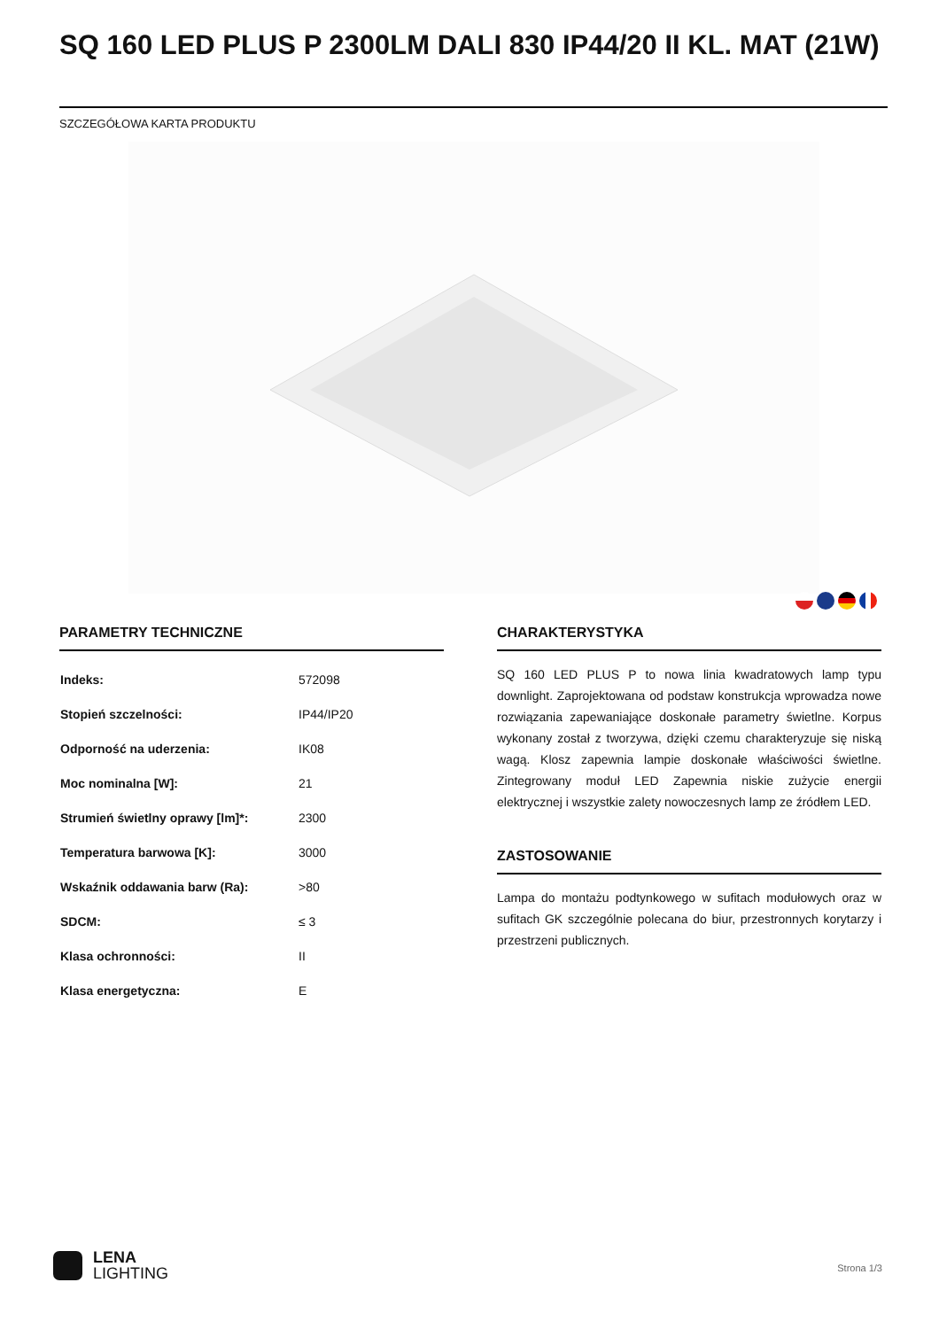SQ 160 LED PLUS P 2300LM DALI 830 IP44/20 II KL. MAT (21W)
SZCZEGÓŁOWA KARTA PRODUKTU
PARAMETRY TECHNICZNE
| Indeks: | 572098 |
| Stopień szczelności: | IP44/IP20 |
| Odporność na uderzenia: | IK08 |
| Moc nominalna [W]: | 21 |
| Strumień świetlny oprawy [lm]*: | 2300 |
| Temperatura barwowa [K]: | 3000 |
| Wskaźnik oddawania barw (Ra): | >80 |
| SDCM: | ≤ 3 |
| Klasa ochronności: | II |
| Klasa energetyczna: | E |
CHARAKTERYSTYKA
SQ 160 LED PLUS P to nowa linia kwadratowych lamp typu downlight. Zaprojektowana od podstaw konstrukcja wprowadza nowe rozwiązania zapewaniające doskonałe parametry świetlne. Korpus wykonany został z tworzywa, dzięki czemu charakteryzuje się niską wagą. Klosz zapewnia lampie doskonałe właściwości świetlne. Zintegrowany moduł LED Zapewnia niskie zużycie energii elektrycznej i wszystkie zalety nowoczesnych lamp ze źródłem LED.
ZASTOSOWANIE
Lampa do montażu podtynkowego w sufitach modułowych oraz w sufitach GK szczególnie polecana do biur, przestronnych korytarzy i przestrzeni publicznych.
LENA
LIGHTING
Strona 1/3